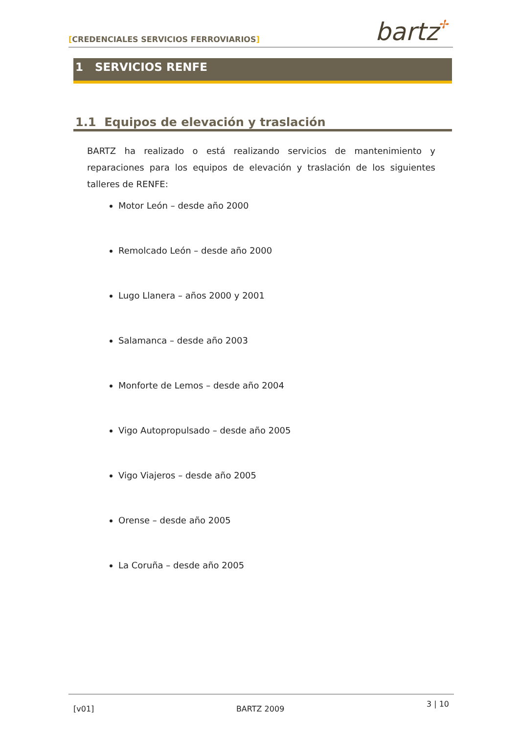[CREDENCIALES SERVICIOS FERROVIARIOS] bartz✢
1 SERVICIOS RENFE
1.1 Equipos de elevación y traslación
BARTZ ha realizado o está realizando servicios de mantenimiento y reparaciones para los equipos de elevación y traslación de los siguientes talleres de RENFE:
Motor León – desde año 2000
Remolcado León – desde año 2000
Lugo Llanera – años 2000 y 2001
Salamanca – desde año 2003
Monforte de Lemos – desde año 2004
Vigo Autopropulsado – desde año 2005
Vigo Viajeros – desde año 2005
Orense – desde año 2005
La Coruña – desde año 2005
[v01] BARTZ 2009 3 | 10